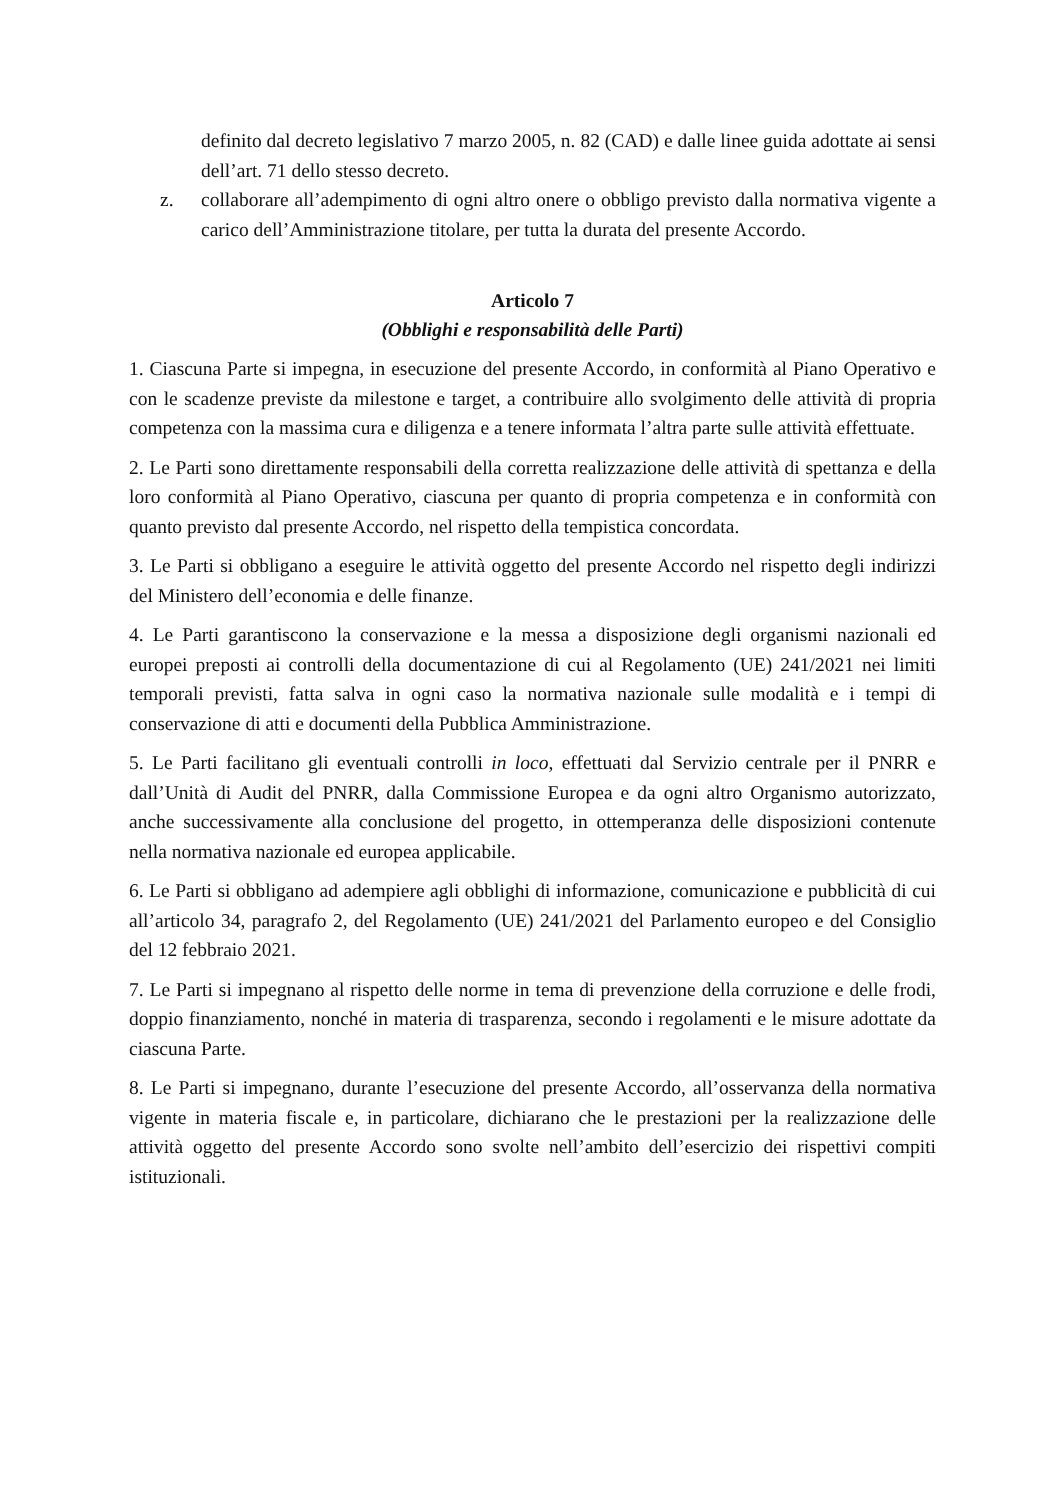definito dal decreto legislativo 7 marzo 2005, n. 82 (CAD) e dalle linee guida adottate ai sensi dell’art. 71 dello stesso decreto.
z. collaborare all’adempimento di ogni altro onere o obbligo previsto dalla normativa vigente a carico dell’Amministrazione titolare, per tutta la durata del presente Accordo.
Articolo 7
(Obblighi e responsabilità delle Parti)
1. Ciascuna Parte si impegna, in esecuzione del presente Accordo, in conformità al Piano Operativo e con le scadenze previste da milestone e target, a contribuire allo svolgimento delle attività di propria competenza con la massima cura e diligenza e a tenere informata l’altra parte sulle attività effettuate.
2. Le Parti sono direttamente responsabili della corretta realizzazione delle attività di spettanza e della loro conformità al Piano Operativo, ciascuna per quanto di propria competenza e in conformità con quanto previsto dal presente Accordo, nel rispetto della tempistica concordata.
3. Le Parti si obbligano a eseguire le attività oggetto del presente Accordo nel rispetto degli indirizzi del Ministero dell’economia e delle finanze.
4. Le Parti garantiscono la conservazione e la messa a disposizione degli organismi nazionali ed europei preposti ai controlli della documentazione di cui al Regolamento (UE) 241/2021 nei limiti temporali previsti, fatta salva in ogni caso la normativa nazionale sulle modalità e i tempi di conservazione di atti e documenti della Pubblica Amministrazione.
5. Le Parti facilitano gli eventuali controlli in loco, effettuati dal Servizio centrale per il PNRR e dall’Unità di Audit del PNRR, dalla Commissione Europea e da ogni altro Organismo autorizzato, anche successivamente alla conclusione del progetto, in ottemperanza delle disposizioni contenute nella normativa nazionale ed europea applicabile.
6. Le Parti si obbligano ad adempiere agli obblighi di informazione, comunicazione e pubblicità di cui all’articolo 34, paragrafo 2, del Regolamento (UE) 241/2021 del Parlamento europeo e del Consiglio del 12 febbraio 2021.
7. Le Parti si impegnano al rispetto delle norme in tema di prevenzione della corruzione e delle frodi, doppio finanziamento, nonché in materia di trasparenza, secondo i regolamenti e le misure adottate da ciascuna Parte.
8. Le Parti si impegnano, durante l’esecuzione del presente Accordo, all’osservanza della normativa vigente in materia fiscale e, in particolare, dichiarano che le prestazioni per la realizzazione delle attività oggetto del presente Accordo sono svolte nell’ambito dell’esercizio dei rispettivi compiti istituzionali.